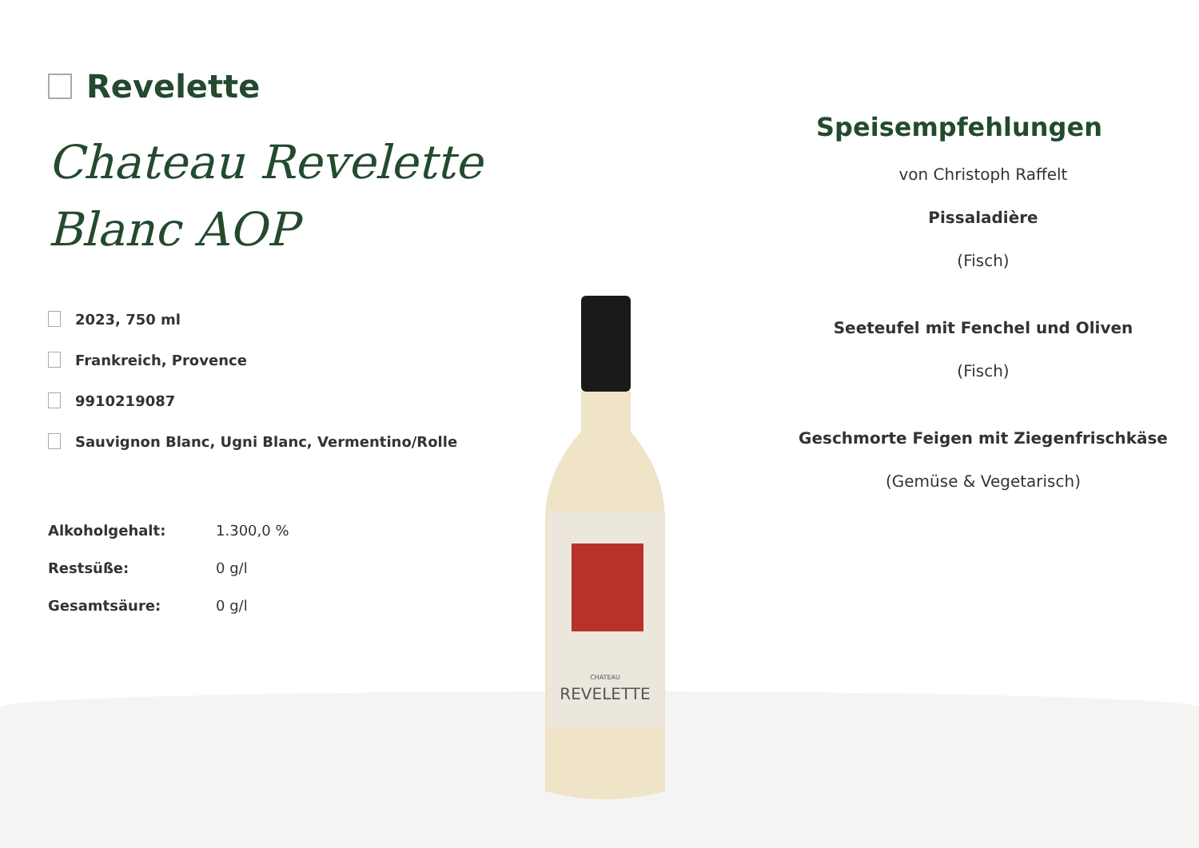Revelette
Chateau Revelette Blanc AOP
2023, 750 ml
Frankreich, Provence
9910219087
Sauvignon Blanc, Ugni Blanc, Vermentino/Rolle
| Alkoholgehalt: | 1.300,0 % |
| Restsüße: | 0 g/l |
| Gesamtsäure: | 0 g/l |
CHATEAU
REVELETTE
Speisempfehlungen
von Christoph Raffelt
Pissaladière
(Fisch)
Seeteufel mit Fenchel und Oliven
(Fisch)
Geschmorte Feigen mit Ziegenfrischkäse
(Gemüse & Vegetarisch)